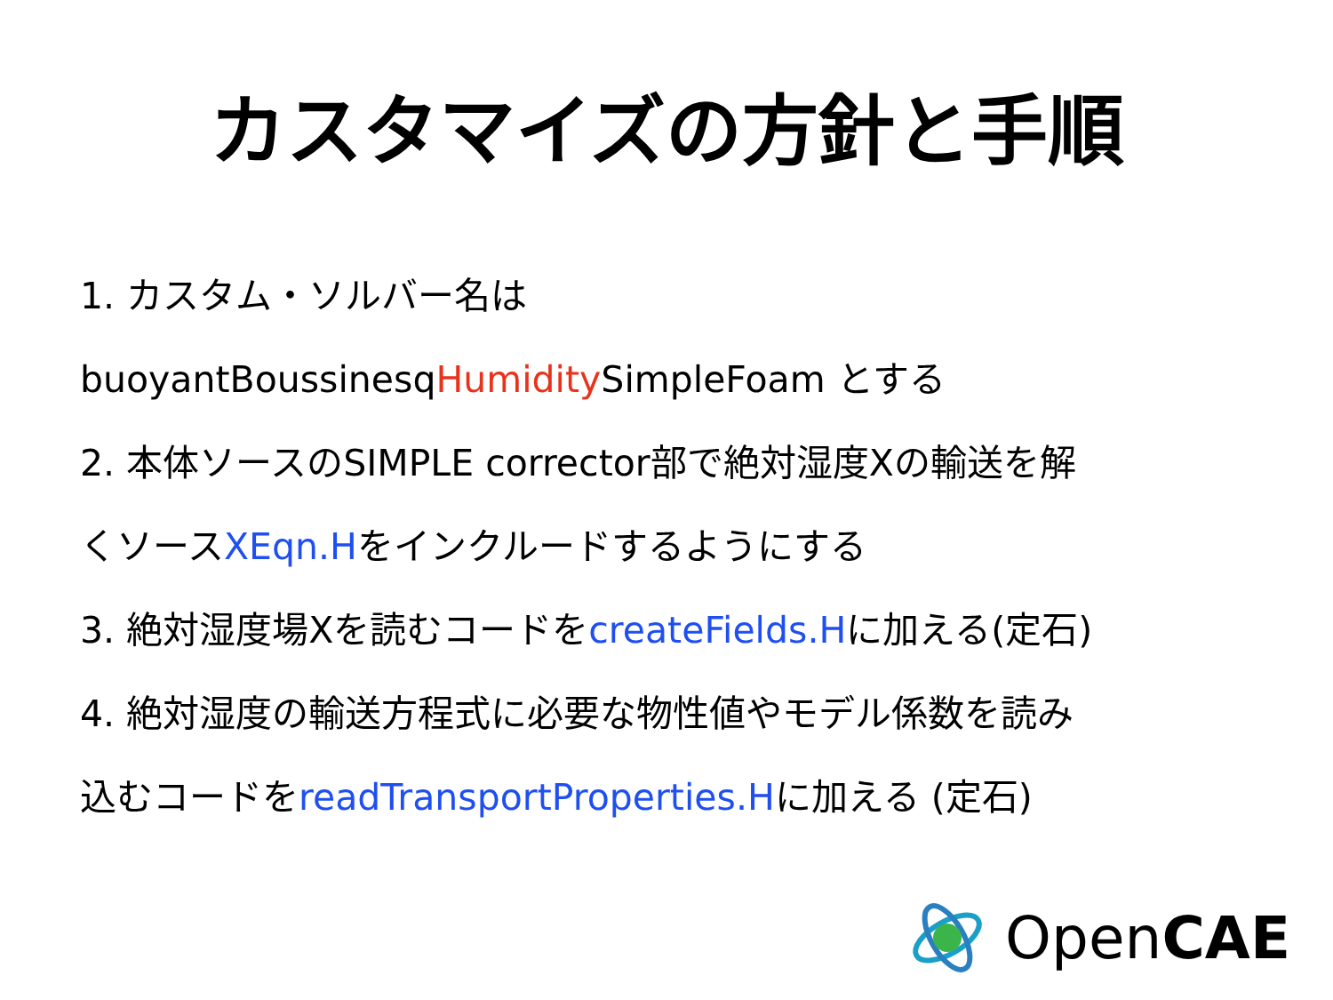カスタマイズの方針と手順
1. カスタム・ソルバー名は
buoyantBoussinesqHumidity SimpleFoam とする
2. 本体ソースのSIMPLE corrector部で絶対湿度Xの輸送を解
くソースXEqn.Hをインクルードするようにする
3. 絶対湿度場Xを読むコードをcreateFields.Hに加える(定石)
4. 絶対湿度の輸送方程式に必要な物性値やモデル係数を読み
込むコードをreadTransportProperties.Hに加える (定石)
OpenCAE